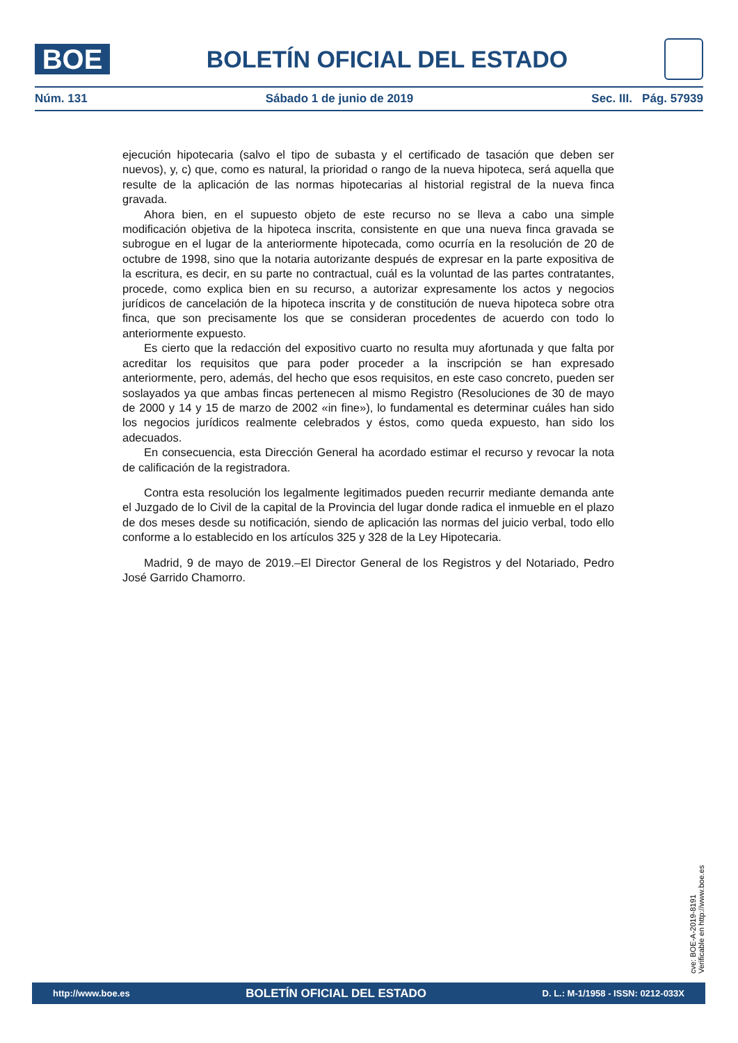BOE
BOLETÍN OFICIAL DEL ESTADO
Núm. 131 Sábado 1 de junio de 2019 Sec. III. Pág. 57939
ejecución hipotecaria (salvo el tipo de subasta y el certificado de tasación que deben ser nuevos), y, c) que, como es natural, la prioridad o rango de la nueva hipoteca, será aquella que resulte de la aplicación de las normas hipotecarias al historial registral de la nueva finca gravada.
Ahora bien, en el supuesto objeto de este recurso no se lleva a cabo una simple modificación objetiva de la hipoteca inscrita, consistente en que una nueva finca gravada se subrogue en el lugar de la anteriormente hipotecada, como ocurría en la resolución de 20 de octubre de 1998, sino que la notaria autorizante después de expresar en la parte expositiva de la escritura, es decir, en su parte no contractual, cuál es la voluntad de las partes contratantes, procede, como explica bien en su recurso, a autorizar expresamente los actos y negocios jurídicos de cancelación de la hipoteca inscrita y de constitución de nueva hipoteca sobre otra finca, que son precisamente los que se consideran procedentes de acuerdo con todo lo anteriormente expuesto.
Es cierto que la redacción del expositivo cuarto no resulta muy afortunada y que falta por acreditar los requisitos que para poder proceder a la inscripción se han expresado anteriormente, pero, además, del hecho que esos requisitos, en este caso concreto, pueden ser soslayados ya que ambas fincas pertenecen al mismo Registro (Resoluciones de 30 de mayo de 2000 y 14 y 15 de marzo de 2002 «in fine»), lo fundamental es determinar cuáles han sido los negocios jurídicos realmente celebrados y éstos, como queda expuesto, han sido los adecuados.
En consecuencia, esta Dirección General ha acordado estimar el recurso y revocar la nota de calificación de la registradora.
Contra esta resolución los legalmente legitimados pueden recurrir mediante demanda ante el Juzgado de lo Civil de la capital de la Provincia del lugar donde radica el inmueble en el plazo de dos meses desde su notificación, siendo de aplicación las normas del juicio verbal, todo ello conforme a lo establecido en los artículos 325 y 328 de la Ley Hipotecaria.
Madrid, 9 de mayo de 2019.–El Director General de los Registros y del Notariado, Pedro José Garrido Chamorro.
cve: BOE-A-2019-8191
Verificable en http://www.boe.es
http://www.boe.es BOLETÍN OFICIAL DEL ESTADO D. L.: M-1/1958 - ISSN: 0212-033X